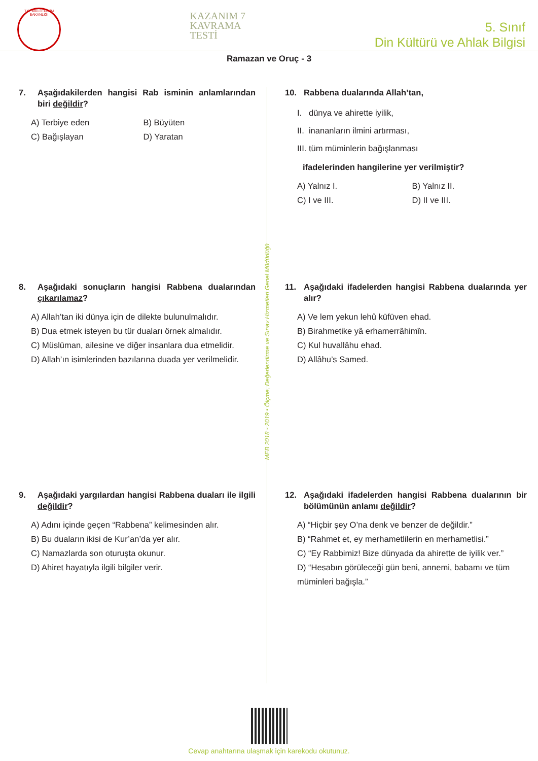T.C. MİLLÎ EĞİTİM BAKANLIĞI
KAZANIM 7
KAVRAMA
TESTİ
5. Sınıf
Din Kültürü ve Ahlak Bilgisi
Ramazan ve Oruç - 3
7. Aşağıdakilerden hangisi Rab isminin anlamlarından biri değildir?
A) Terbiye eden
B) Büyüten
C) Bağışlayan
D) Yaratan
8. Aşağıdaki sonuçların hangisi Rabbena dualarından çıkarılamaz?
A) Allah’tan iki dünya için de dilekte bulunulmalıdır.
B) Dua etmek isteyen bu tür duaları örnek almalıdır.
C) Müslüman, ailesine ve diğer insanlara dua etmelidir.
D) Allah’ın isimlerinden bazılarına duada yer verilmelidir.
9. Aşağıdaki yargılardan hangisi Rabbena duaları ile ilgili değildir?
A) Adını içinde geçen “Rabbena” kelimesinden alır.
B) Bu duaların ikisi de Kur’an’da yer alır.
C) Namazlarda son oturuşta okunur.
D) Ahiret hayatıyla ilgili bilgiler verir.
10. Rabbena dualarında Allah’tan,
I. dünya ve ahirette iyilik,
II. inananların ilmini artırması,
III. tüm müminlerin bağışlanması
ifadelerinden hangilerine yer verilmiştir?
A) Yalnız I.
B) Yalnız II.
C) I ve III.
D) II ve III.
11. Aşağıdaki ifadelerden hangisi Rabbena dualarında yer alır?
A) Ve lem yekun lehû küfüven ehad.
B) Birahmetike yâ erhamerrâhimîn.
C) Kul huvallâhu ehad.
D) Allâhu’s Samed.
12. Aşağıdaki ifadelerden hangisi Rabbena dualarının bir bölümünün anlamı değildir?
A) “Hiçbir şey O’na denk ve benzer de değildir.”
B) “Rahmet et, ey merhametlilerin en merhametlisi.”
C) “Ey Rabbimiz! Bize dünyada da ahirette de iyilik ver.”
D) “Hesabın görüleceği gün beni, annemi, babamı ve tüm müminleri bağışla.”
MEB 2018 - 2019 • Ölçme, Değerlendirme ve Sınav Hizmetleri Genel Müdürlüğü
Cevap anahtarına ulaşmak için karekodu okutunuz.